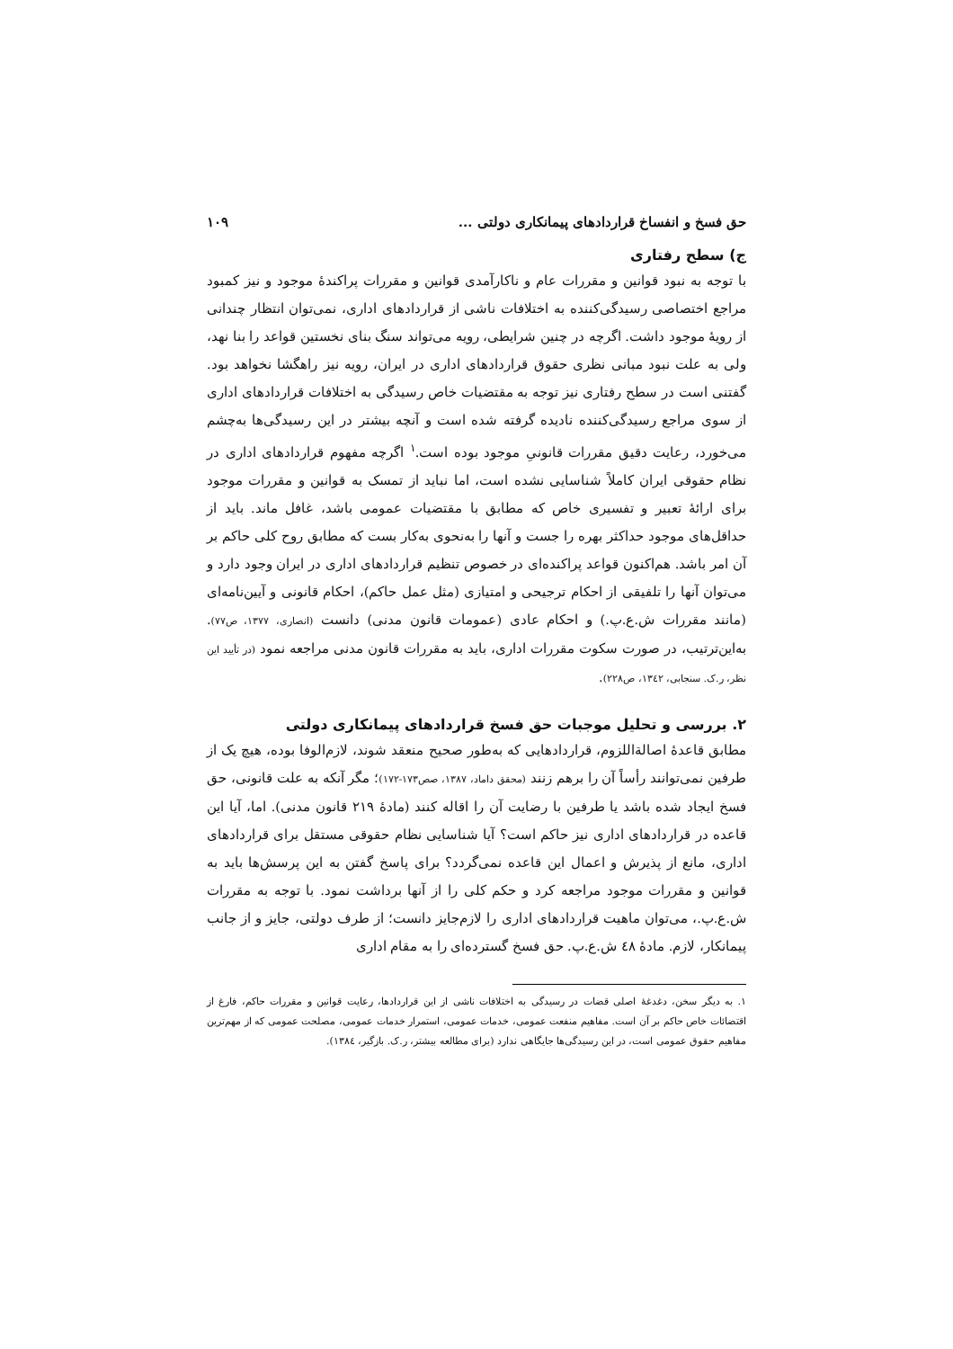حق فسخ و انفساخ قراردادهای پیمانکاری دولتی ... ۱۰۹
ج) سطح رفتاری
با توجه به نبود قوانین و مقررات عام و ناکارآمدی قوانین و مقررات پراکندهٔ موجود و نیز کمبود مراجع اختصاصی رسیدگی‌کننده به اختلافات ناشی از قراردادهای اداری، نمی‌توان انتظار چندانی از رویهٔ موجود داشت. اگرچه در چنین شرایطی، رویه می‌تواند سنگ بنای نخستین قواعد را بنا نهد، ولی به علت نبود مبانی نظری حقوق قراردادهای اداری در ایران، رویه نیز راهگشا نخواهد بود. گفتنی است در سطح رفتاری نیز توجه به مقتضیات خاص رسیدگی به اختلافات قراردادهای اداری از سوی مراجع رسیدگی‌کننده نادیده گرفته شده است و آنچه بیشتر در این رسیدگی‌ها به‌چشم می‌خورد، رعایت دقیق مقررات قانونیِ موجود بوده است.<sup>۱</sup> اگرچه مفهوم قراردادهای اداری در نظام حقوقی ایران کاملاً شناسایی نشده است، اما نباید از تمسک به قوانین و مقررات موجود برای ارائهٔ تعبیر و تفسیری خاص که مطابق با مقتضیات عمومی باشد، غافل ماند. باید از حداقل‌های موجود حداکثر بهره را جست و آنها را به‌نحوی به‌کار بست که مطابق روح کلی حاکم بر آن امر باشد. هم‌اکنون قواعد پراکنده‌ای در خصوص تنظیم قراردادهای اداری در ایران وجود دارد و می‌توان آنها را تلفیقی از احکام ترجیحی و امتیازی (مثل عمل حاکم)، احکام قانونی و آیین‌نامه‌ای (مانند مقررات ش.ع.پ.) و احکام عادی (عمومات قانون مدنی) دانست (انصاری، ۱۳۷۷، ص۷۷). به‌این‌ترتیب، در صورت سکوت مقررات اداری، باید به مقررات قانون مدنی مراجعه نمود (در تأیید این نظر، ر.ک. سنجابی، ۱۳٤۲، ص۲۲۸).
۲. بررسی و تحلیل موجبات حق فسخ قراردادهای پیمانکاری دولتی
مطابق قاعدهٔ اصالةاللزوم، قراردادهایی که به‌طور صحیح منعقد شوند، لازم‌الوفا بوده، هیچ یک از طرفین نمی‌توانند رأساً آن را برهم زنند (محقق داماد، ۱۳۸۷، صص۱۷۳-۱۷۲)؛ مگر آنکه به علت قانونی، حق فسخ ایجاد شده باشد یا طرفین با رضایت آن را اقاله کنند (مادهٔ ۲۱۹ قانون مدنی). اما، آیا این قاعده در قراردادهای اداری نیز حاکم است؟ آیا شناسایی نظام حقوقی مستقل برای قراردادهای اداری، مانع از پذیرش و اعمال این قاعده نمی‌گردد؟ برای پاسخ گفتن به این پرسش‌ها باید به قوانین و مقررات موجود مراجعه کرد و حکم کلی را از آنها برداشت نمود. با توجه به مقررات ش.ع.پ.، می‌توان ماهیت قراردادهای اداری را لازم‌جایز دانست؛ از طرف دولتی، جایز و از جانب پیمانکار، لازم. مادهٔ ٤٨ ش.ع.پ. حق فسخ گسترده‌ای را به مقام اداری
۱. به دیگر سخن، دغدغهٔ اصلی قضات در رسیدگی به اختلافات ناشی از این قراردادها، رعایت قوانین و مقررات حاکم، فارغ از اقتضائات خاص حاکم بر آن است. مفاهیم منفعت عمومی، خدمات عمومی، استمرار خدمات عمومی، مصلحت عمومی که از مهم‌ترین مفاهیم حقوق عمومی است، در این رسیدگی‌ها جایگاهی ندارد (برای مطالعه بیشتر، ر.ک. بازگیر، ۱۳۸٤).